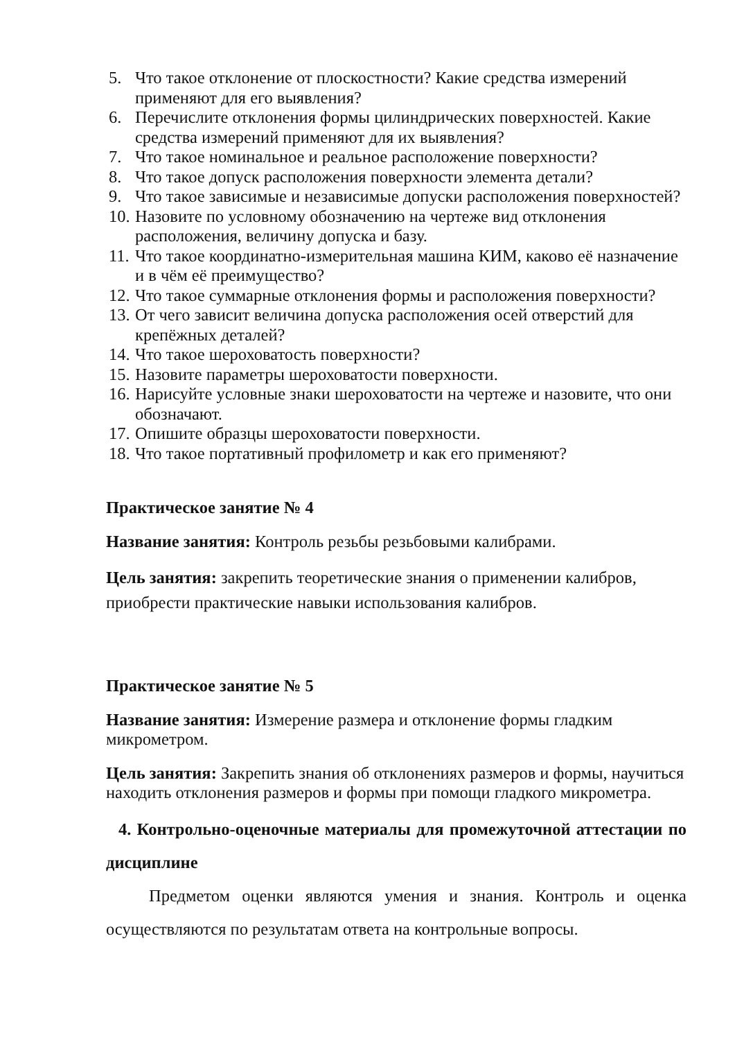5. Что такое отклонение от плоскостности? Какие средства измерений применяют для его выявления?
6. Перечислите отклонения формы цилиндрических поверхностей. Какие средства измерений применяют для их выявления?
7. Что такое номинальное и реальное расположение поверхности?
8. Что такое допуск расположения поверхности элемента детали?
9. Что такое зависимые и независимые допуски расположения поверхностей?
10. Назовите по условному обозначению на чертеже вид отклонения расположения, величину допуска и базу.
11. Что такое координатно-измерительная машина КИМ, каково её назначение и в чём её преимущество?
12. Что такое суммарные отклонения формы и расположения поверхности?
13. От чего зависит величина допуска расположения осей отверстий для крепёжных деталей?
14. Что такое шероховатость поверхности?
15. Назовите параметры шероховатости поверхности.
16. Нарисуйте условные знаки шероховатости на чертеже и назовите, что они обозначают.
17. Опишите образцы шероховатости поверхности.
18. Что такое портативный профилометр и как его применяют?
Практическое занятие № 4
Название занятия: Контроль резьбы резьбовыми калибрами.
Цель занятия: закрепить теоретические знания о применении калибров, приобрести практические навыки использования калибров.
Практическое занятие № 5
Название занятия: Измерение размера и отклонение формы гладким микрометром.
Цель занятия: Закрепить знания об отклонениях размеров и формы, научиться находить отклонения размеров и формы при помощи гладкого микрометра.
4. Контрольно-оценочные материалы для промежуточной аттестации по дисциплине
Предметом оценки являются умения и знания. Контроль и оценка осуществляются по результатам ответа на контрольные вопросы.